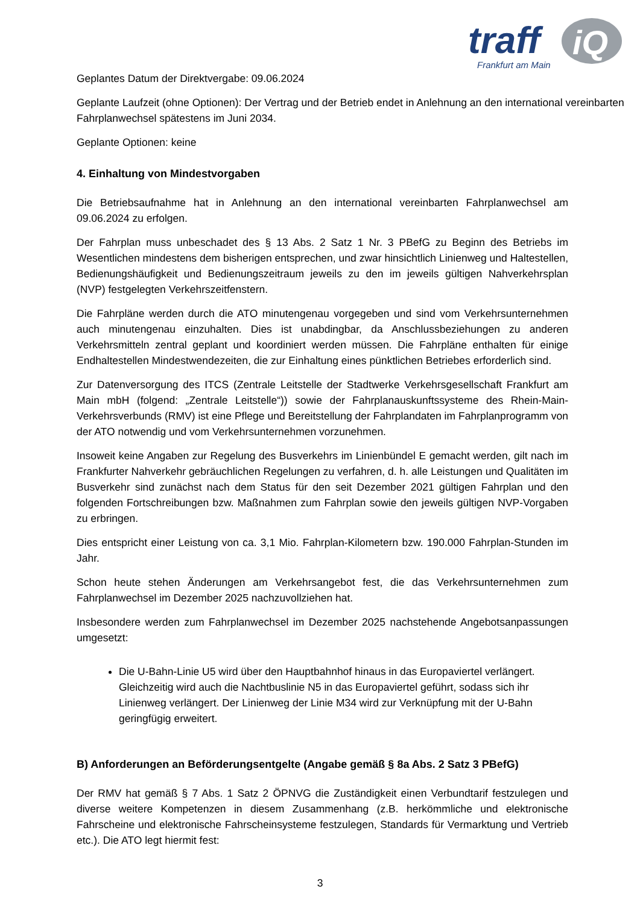traff
iQ
Frankfurt am Main
Geplantes Datum der Direktvergabe: 09.06.2024
Geplante Laufzeit (ohne Optionen): Der Vertrag und der Betrieb endet in Anlehnung an den international vereinbarten Fahrplanwechsel spätestens im Juni 2034.
Geplante Optionen: keine
4. Einhaltung von Mindestvorgaben
Die Betriebsaufnahme hat in Anlehnung an den international vereinbarten Fahrplanwechsel am 09.06.2024 zu erfolgen.
Der Fahrplan muss unbeschadet des § 13 Abs. 2 Satz 1 Nr. 3 PBefG zu Beginn des Betriebs im Wesentlichen mindestens dem bisherigen entsprechen, und zwar hinsichtlich Linienweg und Haltestellen, Bedienungshäufigkeit und Bedienungszeitraum jeweils zu den im jeweils gültigen Nahverkehrsplan (NVP) festgelegten Verkehrszeitfenstern.
Die Fahrpläne werden durch die ATO minutengenau vorgegeben und sind vom Verkehrsunternehmen auch minutengenau einzuhalten. Dies ist unabdingbar, da Anschlussbeziehungen zu anderen Verkehrsmitteln zentral geplant und koordiniert werden müssen. Die Fahrpläne enthalten für einige Endhaltestellen Mindestwendezeiten, die zur Einhaltung eines pünktlichen Betriebes erforderlich sind.
Zur Datenversorgung des ITCS (Zentrale Leitstelle der Stadtwerke Verkehrsgesellschaft Frankfurt am Main mbH (folgend: „Zentrale Leitstelle“)) sowie der Fahrplanauskunftssysteme des Rhein-Main-Verkehrsverbunds (RMV) ist eine Pflege und Bereitstellung der Fahrplandaten im Fahrplanprogramm von der ATO notwendig und vom Verkehrsunternehmen vorzunehmen.
Insoweit keine Angaben zur Regelung des Busverkehrs im Linienbündel E gemacht werden, gilt nach im Frankfurter Nahverkehr gebräuchlichen Regelungen zu verfahren, d. h. alle Leistungen und Qualitäten im Busverkehr sind zunächst nach dem Status für den seit Dezember 2021 gültigen Fahrplan und den folgenden Fortschreibungen bzw. Maßnahmen zum Fahrplan sowie den jeweils gültigen NVP-Vorgaben zu erbringen.
Dies entspricht einer Leistung von ca. 3,1 Mio. Fahrplan-Kilometern bzw. 190.000 Fahrplan-Stunden im Jahr.
Schon heute stehen Änderungen am Verkehrsangebot fest, die das Verkehrsunternehmen zum Fahrplanwechsel im Dezember 2025 nachzuvollziehen hat.
Insbesondere werden zum Fahrplanwechsel im Dezember 2025 nachstehende Angebotsanpassungen umgesetzt:
Die U-Bahn-Linie U5 wird über den Hauptbahnhof hinaus in das Europaviertel verlängert. Gleichzeitig wird auch die Nachtbuslinie N5 in das Europaviertel geführt, sodass sich ihr Linienweg verlängert. Der Linienweg der Linie M34 wird zur Verknüpfung mit der U-Bahn geringfügig erweitert.
B) Anforderungen an Beförderungsentgelte (Angabe gemäß § 8a Abs. 2 Satz 3 PBefG)
Der RMV hat gemäß § 7 Abs. 1 Satz 2 ÖPNVG die Zuständigkeit einen Verbundtarif festzulegen und diverse weitere Kompetenzen in diesem Zusammenhang (z.B. herkömmliche und elektronische Fahrscheine und elektronische Fahrscheinsysteme festzulegen, Standards für Vermarktung und Vertrieb etc.). Die ATO legt hiermit fest:
3